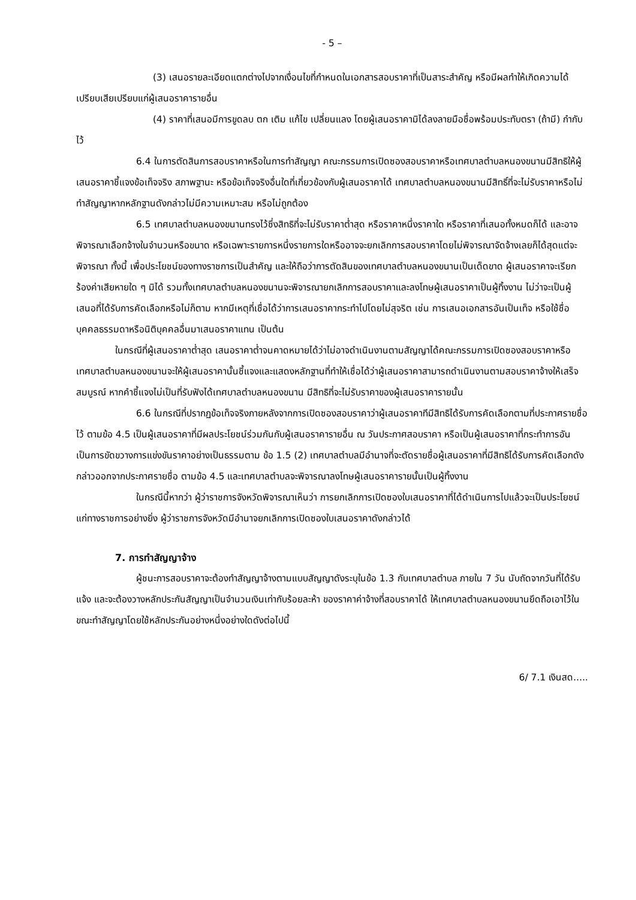- 5 –
(3) เสนอรายละเอียดแตกต่างไปจากเงื่อนไขที่กำหนดในเอกสารสอบราคาที่เป็นสาระสำคัญ หรือมีผลทำให้เกิดความได้เปรียบเสียเปรียบแก่ผู้เสนอราคารายอื่น
(4) ราคาที่เสนอมีการขูดลบ ตก เติม แก้ไข เปลี่ยนแลง โดยผู้เสนอราคามิได้ลงลายมือชื่อพร้อมประทับตรา (ถ้ามี) กำกับไว้
6.4 ในการตัดสินการสอบราคาหรือในการทำสัญญา คณะกรรมการเปิดซองสอบราคาหรือเทศบาลตำบลหนองขนานมีสิทธิให้ผู้เสนอราคาชี้แจงข้อเท็จจริง สภาพฐานะ หรือข้อเท็จจริงอื่นใดที่เกี่ยวข้องกับผู้เสนอราคาได้ เทศบาลตำบลหนองขนานมีสิทธิ์ที่จะไม่รับราคาหรือไม่ทำสัญญาหากหลักฐานดังกล่าวไม่มีความเหมาะสม หรือไม่ถูกต้อง
6.5 เทศบาลตำบลหนองขนานทรงไว้ซึ่งสิทธิที่จะไม่รับราคาต่ำสุด หรือราคาหนึ่งราคาใด หรือราคาที่เสนอทั้งหมดก็ได้ และอาจพิจารณาเลือกจ้างในจำนวนหรือขนาด หรือเฉพาะรายการหนึ่งรายการใดหรืออาจจะยกเลิกการสอบราคาโดยไม่พิจารณาจัดจ้างเลยก็ได้สุดแต่จะพิจารณา ทั้งนี้ เพื่อประโยชน์ของทางราชการเป็นสำคัญ และให้ถือว่าการตัดสินของเทศบาลตำบลหนองขนานเป็นเด็ดขาด ผู้เสนอราคาจะเรียกร้องค่าเสียหายใด ๆ มิได้ รวมทั้งเทศบาลตำบลหนองขนานจะพิจารณายกเลิกการสอบราคาและลงโทษผู้เสนอราคาเป็นผู้ทิ้งงาน ไม่ว่าจะเป็นผู้เสนอที่ได้รับการคัดเลือกหรือไม่ก็ตาม หากมีเหตุที่เชื่อได้ว่าการเสนอราคากระทำไปโดยไม่สุจริต เช่น การเสนอเอกสารอันเป็นเท็จ หรือใช้ชื่อบุคคลธรรมดาหรือนิติบุคคลอื่นมาเสนอราคาแทน เป็นต้น
ในกรณีที่ผู้เสนอราคาต่ำสุด เสนอราคาต่ำจนคาดหมายได้ว่าไม่อาจดำเนินงานตามสัญญาได้คณะกรรมการเปิดซองสอบราคาหรือเทศบาลตำบลหนองขนานจะให้ผู้เสนอราคานั้นชี้แจงและแสดงหลักฐานที่ทำให้เชื่อได้ว่าผู้เสนอราคาสามารถดำเนินงานตามสอบราคาจ้างให้เสร็จสมบูรณ์ หากคำชี้แจงไม่เป็นที่รับฟังได้เทศบาลตำบลหนองขนาน มีสิทธิที่จะไม่รับราคาของผู้เสนอราคารายนั้น
6.6 ในกรณีที่ปรากฏข้อเท็จจริงภายหลังจากการเปิดซองสอบราคาว่าผู้เสนอราคาทีมีสิทธิได้รับการคัดเลือกตามที่ประกาศรายชื่อไว้ ตามข้อ 4.5 เป็นผู้เสนอราคาที่มีผลประโยชน์ร่วมกันกับผู้เสนอราคารายอื่น ณ วันประกาศสอบราคา หรือเป็นผู้เสนอราคาที่กระทำการอันเป็นการขัดขวางการแข่งขันราคาอย่างเป็นธรรมตาม ข้อ 1.5 (2) เทศบาลตำบลมีอำนาจที่จะตัดรายชื่อผู้เสนอราคาที่มีสิทธิได้รับการคัดเลือกดังกล่าวออกจากประกาศรายชื่อ ตามข้อ 4.5 และเทศบาลตำบลจะพิจารณาลงโทษผู้เสนอราคารายนั้นเป็นผู้ทิ้งงาน
ในกรณีนี้หากว่า ผู้ว่าราชการจังหวัดพิจารณาเห็นว่า การยกเลิกการเปิดซองใบเสนอราคาที่ได้ดำเนินการไปแล้วจะเป็นประโยชน์แก่ทางราชการอย่างยิ่ง ผู้ว่าราชการจังหวัดมีอำนาจยกเลิกการเปิดซองใบเสนอราคาดังกล่าวได้
7. การทำสัญญาจ้าง
ผู้ชนะการสอบราคาจะต้องทำสัญญาจ้างตามแบบสัญญาดังระบุในข้อ 1.3 กับเทศบาลตำบล ภายใน 7 วัน นับถัดจากวันที่ได้รับแจ้ง และจะต้องวางหลักประกันสัญญาเป็นจำนวนเงินเท่ากับร้อยละห้า ของราคาค่าจ้างที่สอบราคาได้ ให้เทศบาลตำบลหนองขนานยึดถือเอาไว้ในขณะทำสัญญาโดยใช้หลักประกันอย่างหนึ่งอย่างใดดังต่อไปนี้
6/ 7.1 เงินสด.....